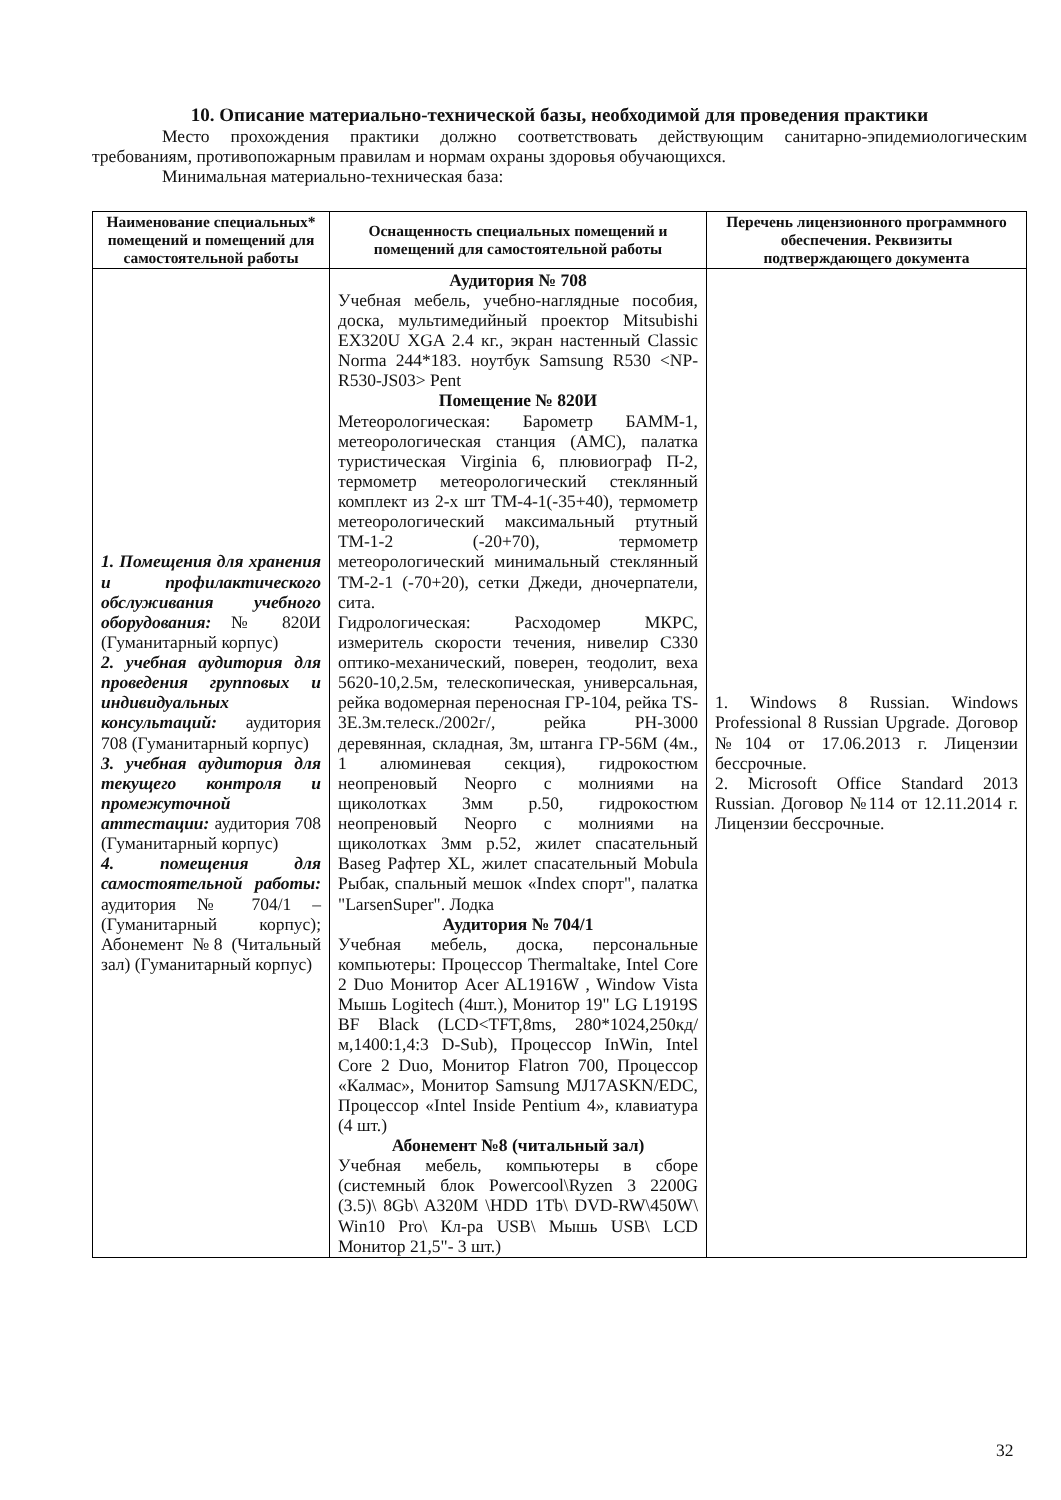10. Описание материально-технической базы, необходимой для проведения практики
Место прохождения практики должно соответствовать действующим санитарно-эпидемиологическим требованиям, противопожарным правилам и нормам охраны здоровья обучающихся.
Минимальная материально-техническая база:
| Наименование специальных* помещений и помещений для самостоятельной работы | Оснащенность специальных помещений и помещений для самостоятельной работы | Перечень лицензионного программного обеспечения. Реквизиты подтверждающего документа |
| --- | --- | --- |
| 1. Помещения для хранения и профилактического обслуживания учебного оборудования: № 820И (Гуманитарный корпус) 2. учебная аудитория для проведения групповых и индивидуальных консультаций: аудитория 708 (Гуманитарный корпус) 3. учебная аудитория для текущего контроля и промежуточной аттестации: аудитория 708 (Гуманитарный корпус) 4. помещения для самостоятельной работы: аудитория № 704/1 – (Гуманитарный корпус); Абонемент №8 (Читальный зал) (Гуманитарный корпус) | Аудитория № 708 Учебная мебель, учебно-наглядные пособия, доска, мультимедийный проектор Mitsubishi EX320U XGA 2.4 кг., экран настенный Classic Norma 244*183. ноутбук Samsung R530 <NP-R530-JS03> Pent Помещение № 820И Метеорологическая: Барометр БАММ-1, метеорологическая станция (АМС), палатка туристическая Virginia 6, плювиограф П-2, термометр метеорологический стеклянный комплект из 2-х шт ТМ-4-1(-35+40), термометр метеорологический максимальный ртутный ТМ-1-2 (-20+70), термометр метеорологический минимальный стеклянный ТМ-2-1 (-70+20), сетки Джеди, дночерпатели, сита. Гидрологическая: Расходомер МКРС, измеритель скорости течения, нивелир С330 оптико-механический, поверен, теодолит, веха 5620-10,2.5м, телескопическая, универсальная, рейка водомерная переносная ГР-104, рейка TS-3E.3м.телеск./2002г/, рейка РН-3000 деревянная, складная, 3м, штанга ГР-56М (4м., 1 алюминевая секция), гидрокостюм неопреновый Neopro с молниями на щиколотках 3мм р.50, гидрокостюм неопреновый Neopro с молниями на щиколотках 3мм р.52, жилет спасательный Baseg Рафтер XL, жилет спасательный Mobula Рыбак, спальный мешок «Index спорт", палатка "LarsenSuper". Лодка Аудитория № 704/1 Учебная мебель, доска, персональные компьютеры: Процессор Thermaltake, Intel Core 2 Duo Монитор Acer AL1916W , Window Vista Мышь Logitech (4шт.), Монитор 19" LG L1919S BF Black (LCD<TFT,8ms, 280*1024,250кд/м,1400:1,4:3 D-Sub), Процессор InWin, Intel Core 2 Duo, Монитор Flatron 700, Процессор «Калмас», Монитор Samsung MJ17ASKN/EDC, Процессор «Intel Inside Pentium 4», клавиатура (4 шт.) Абонемент №8 (читальный зал) Учебная мебель, компьютеры в сборе (системный блок Powercool\Ryzen 3 2200G (3.5)\ 8Gb\ A320M \HDD 1Tb\ DVD-RW\450W\ Win10 Pro\ Кл-ра USB\ Мышь USB\ LCD Монитор 21,5"- 3 шт.) | 1. Windows 8 Russian. Windows Professional 8 Russian Upgrade. Договор №104 от 17.06.2013 г. Лицензии бессрочные. 2. Microsoft Office Standard 2013 Russian. Договор №114 от 12.11.2014 г. Лицензии бессрочные. |
32